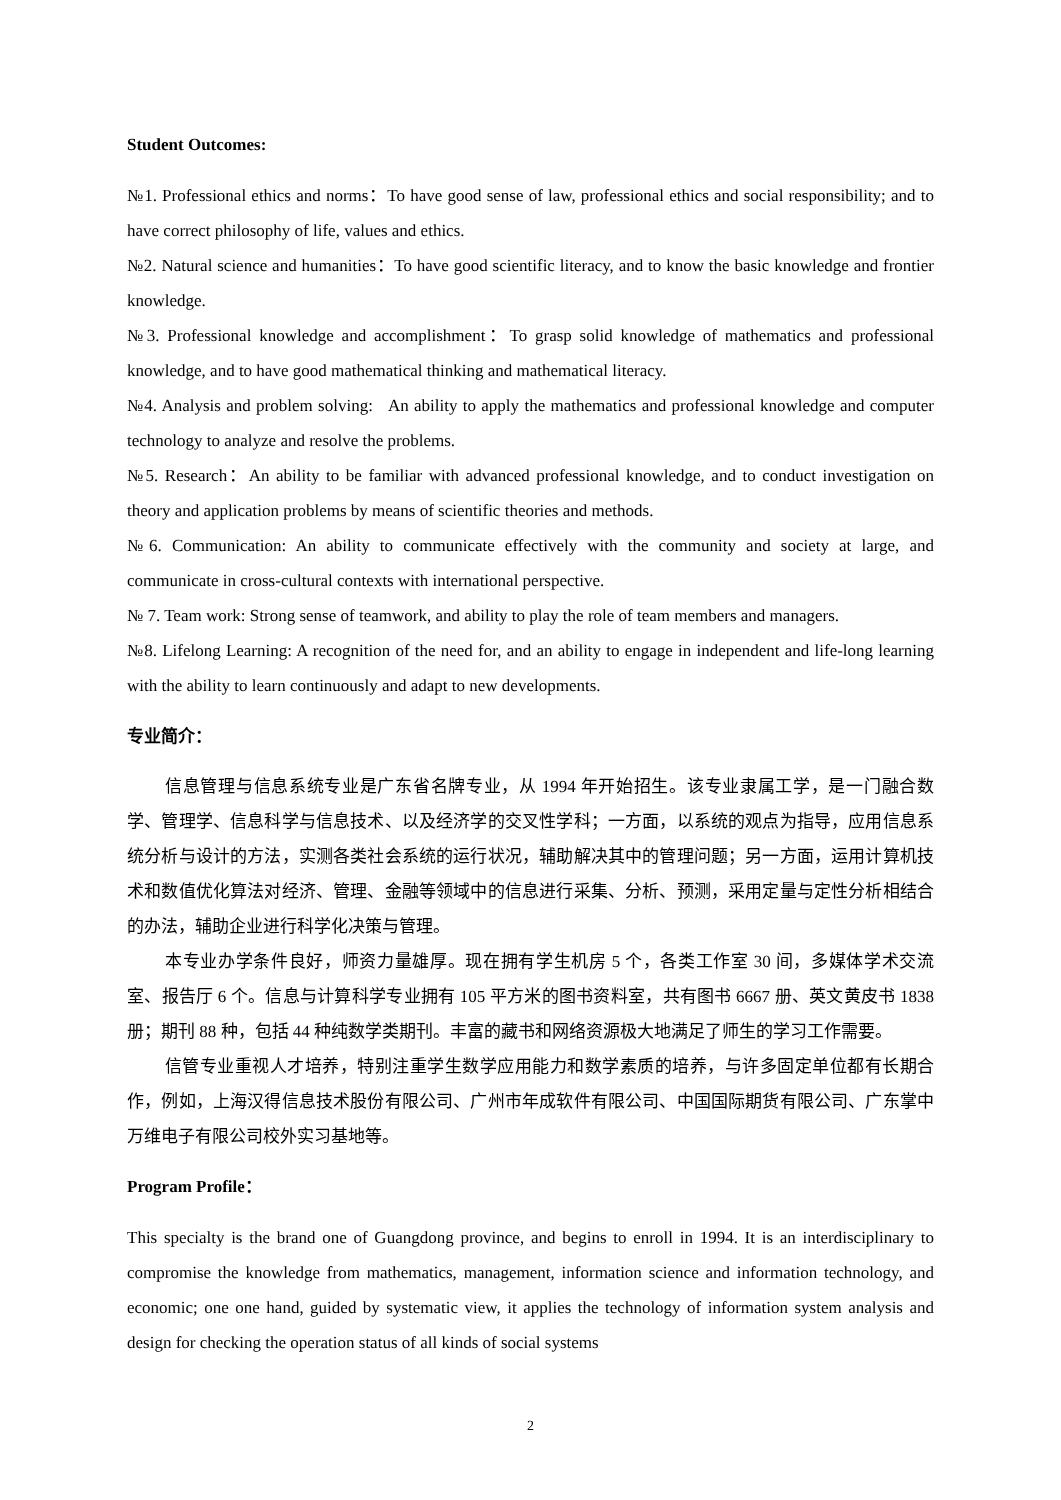Student Outcomes:
№1. Professional ethics and norms：To have good sense of law, professional ethics and social responsibility; and to have correct philosophy of life, values and ethics.
№2. Natural science and humanities：To have good scientific literacy, and to know the basic knowledge and frontier knowledge.
№3. Professional knowledge and accomplishment：To grasp solid knowledge of mathematics and professional knowledge, and to have good mathematical thinking and mathematical literacy.
№4. Analysis and problem solving: An ability to apply the mathematics and professional knowledge and computer technology to analyze and resolve the problems.
№5. Research：An ability to be familiar with advanced professional knowledge, and to conduct investigation on theory and application problems by means of scientific theories and methods.
№6. Communication: An ability to communicate effectively with the community and society at large, and communicate in cross-cultural contexts with international perspective.
№ 7. Team work: Strong sense of teamwork, and ability to play the role of team members and managers.
№8. Lifelong Learning: A recognition of the need for, and an ability to engage in independent and life-long learning with the ability to learn continuously and adapt to new developments.
专业简介：
信息管理与信息系统专业是广东省名牌专业，从 1994 年开始招生。该专业隶属工学，是一门融合数学、管理学、信息科学与信息技术、以及经济学的交叉性学科；一方面，以系统的观点为指导，应用信息系统分析与设计的方法，实测各类社会系统的运行状况，辅助解决其中的管理问题；另一方面，运用计算机技术和数值优化算法对经济、管理、金融等领域中的信息进行采集、分析、预测，采用定量与定性分析相结合的办法，辅助企业进行科学化决策与管理。
本专业办学条件良好，师资力量雄厚。现在拥有学生机房 5 个，各类工作室 30 间，多媒体学术交流室、报告厅 6 个。信息与计算科学专业拥有 105 平方米的图书资料室，共有图书 6667 册、英文黄皮书 1838 册；期刊 88 种，包括 44 种纯数学类期刊。丰富的藏书和网络资源极大地满足了师生的学习工作需要。
信管专业重视人才培养，特别注重学生数学应用能力和数学素质的培养，与许多固定单位都有长期合作，例如，上海汉得信息技术股份有限公司、广州市年成软件有限公司、中国国际期货有限公司、广东掌中万维电子有限公司校外实习基地等。
Program Profile：
This specialty is the brand one of Guangdong province, and begins to enroll in 1994. It is an interdisciplinary to compromise the knowledge from mathematics, management, information science and information technology, and economic; one one hand, guided by systematic view, it applies the technology of information system analysis and design for checking the operation status of all kinds of social systems
2